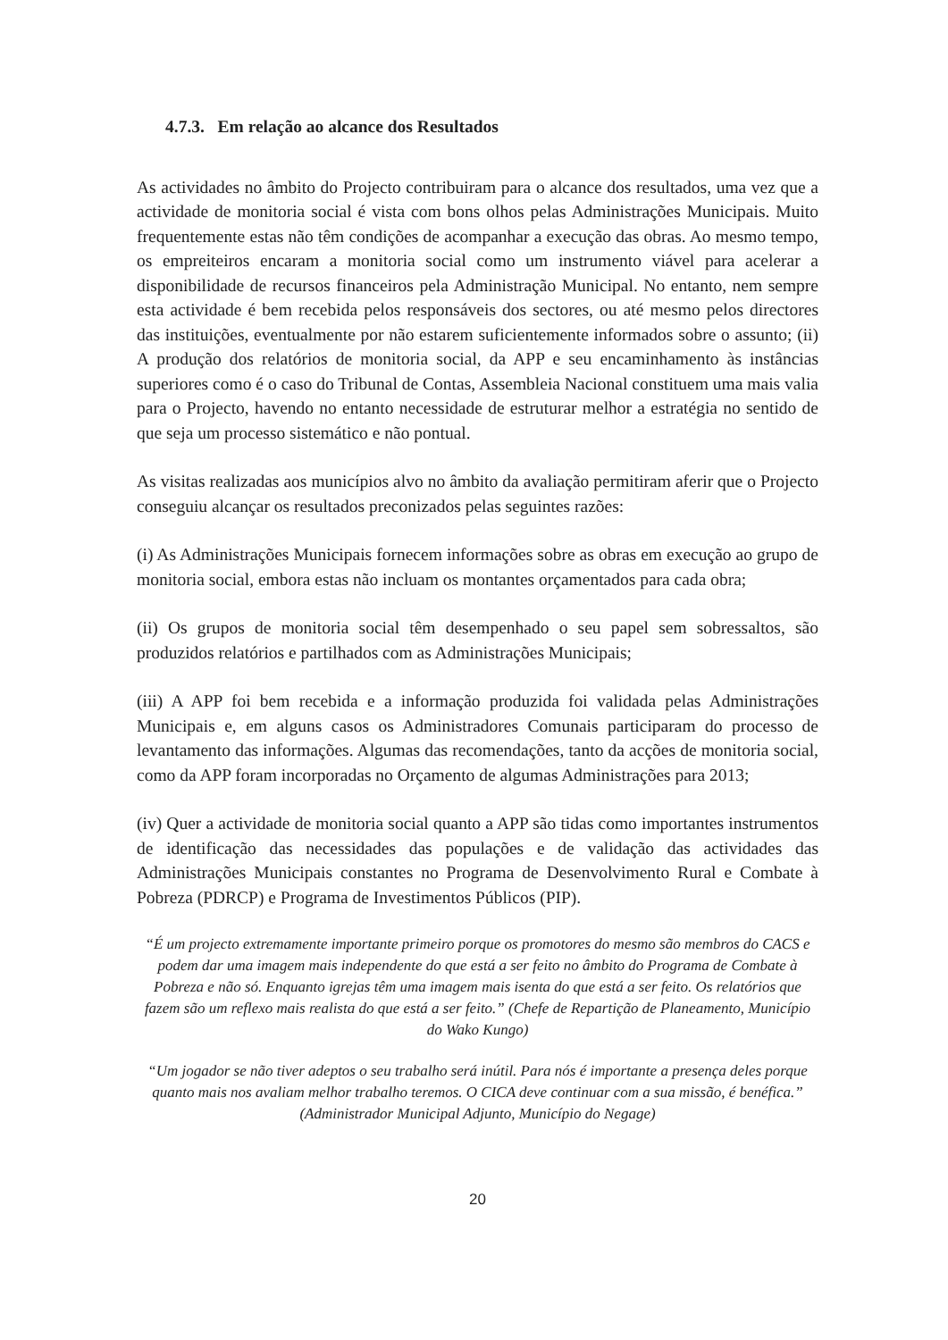4.7.3. Em relação ao alcance dos Resultados
As actividades no âmbito do Projecto contribuiram para o alcance dos resultados, uma vez que a actividade de monitoria social é vista com bons olhos pelas Administrações Municipais. Muito frequentemente estas não têm condições de acompanhar a execução das obras. Ao mesmo tempo, os empreiteiros encaram a monitoria social como um instrumento viável para acelerar a disponibilidade de recursos financeiros pela Administração Municipal. No entanto, nem sempre esta actividade é bem recebida pelos responsáveis dos sectores, ou até mesmo pelos directores das instituições, eventualmente por não estarem suficientemente informados sobre o assunto; (ii) A produção dos relatórios de monitoria social, da APP e seu encaminhamento às instâncias superiores como é o caso do Tribunal de Contas, Assembleia Nacional constituem uma mais valia para o Projecto, havendo no entanto necessidade de estruturar melhor a estratégia no sentido de que seja um processo sistemático e não pontual.
As visitas realizadas aos municípios alvo no âmbito da avaliação permitiram aferir que o Projecto conseguiu alcançar os resultados preconizados pelas seguintes razões:
(i) As Administrações Municipais fornecem informações sobre as obras em execução ao grupo de monitoria social, embora estas não incluam os montantes orçamentados para cada obra;
(ii) Os grupos de monitoria social têm desempenhado o seu papel sem sobressaltos, são produzidos relatórios e partilhados com as Administrações Municipais;
(iii) A APP foi bem recebida e a informação produzida foi validada pelas Administrações Municipais e, em alguns casos os Administradores Comunais participaram do processo de levantamento das informações. Algumas das recomendações, tanto da acções de monitoria social, como da APP foram incorporadas no Orçamento de algumas Administrações para 2013;
(iv) Quer a actividade de monitoria social quanto a APP são tidas como importantes instrumentos de identificação das necessidades das populações e de validação das actividades das Administrações Municipais constantes no Programa de Desenvolvimento Rural e Combate à Pobreza (PDRCP) e Programa de Investimentos Públicos (PIP).
“É um projecto extremamente importante primeiro porque os promotores do mesmo são membros do CACS e podem dar uma imagem mais independente do que está a ser feito no âmbito do Programa de Combate à Pobreza e não só. Enquanto igrejas têm uma imagem mais isenta do que está a ser feito. Os relatórios que fazem são um reflexo mais realista do que está a ser feito.” (Chefe de Repartição de Planeamento, Município do Wako Kungo)
“Um jogador se não tiver adeptos o seu trabalho será inútil. Para nós é importante a presença deles porque quanto mais nos avaliam melhor trabalho teremos. O CICA deve continuar com a sua missão, é benéfica.” (Administrador Municipal Adjunto, Município do Negage)
20